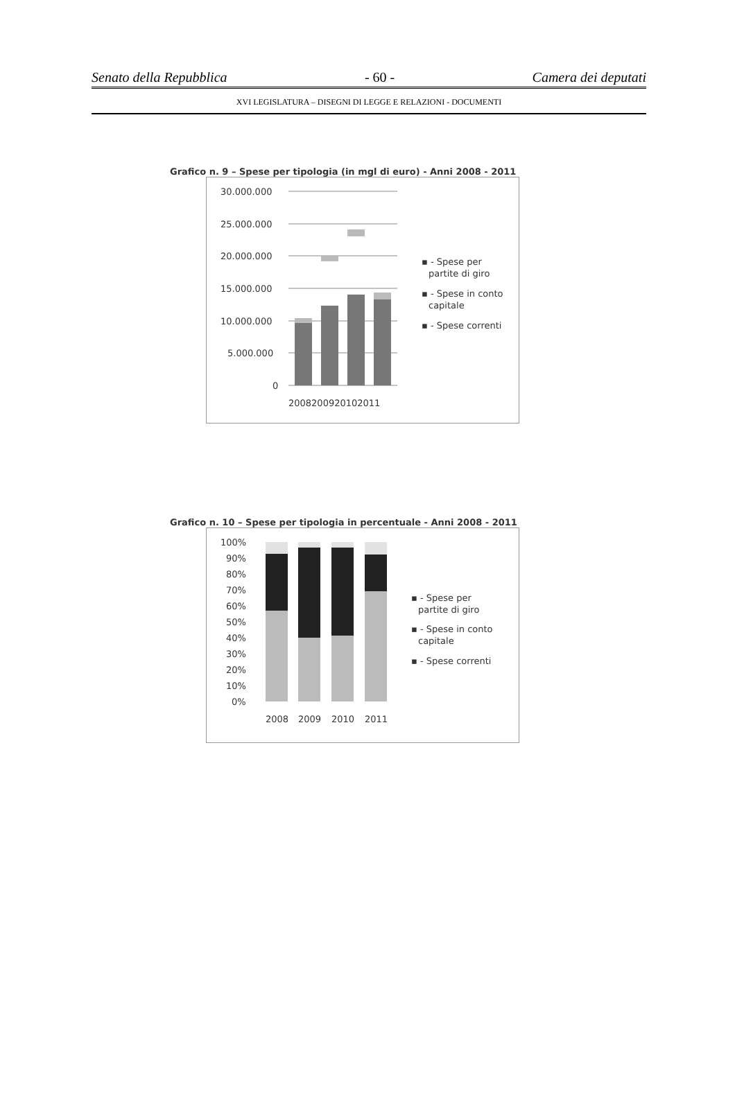Senato della Repubblica - 60 - Camera dei deputati
XVI LEGISLATURA – DISEGNI DI LEGGE E RELAZIONI - DOCUMENTI
Grafico n. 9 – Spese per tipologia (in mgl di euro) - Anni 2008 - 2011
30.000.000
25.000.000
20.000.000
15.000.000
10.000.000
5.000.000
0
2008200920102011
▪ - Spese per
partite di giro
▪ - Spese in conto
capitale
▪ - Spese correnti
Grafico n. 10 – Spese per tipologia in percentuale - Anni 2008 - 2011
100%
90%
80%
70%
60%
50%
40%
30%
20%
10%
0%
2008
2009
2010
2011
▪ - Spese per
partite di giro
▪ - Spese in conto
capitale
▪ - Spese correnti